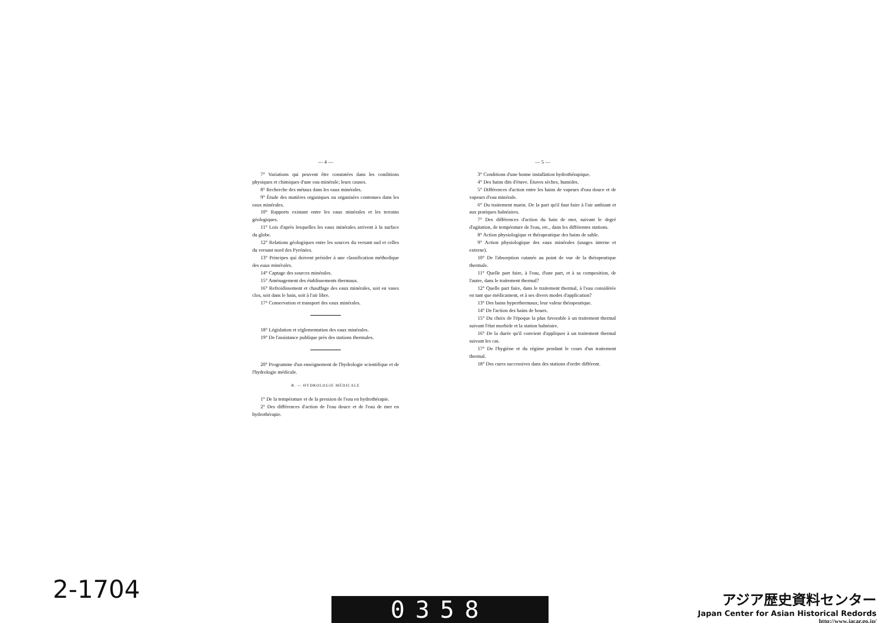— 4 —
7° Variations qui peuvent être constatées dans les conditions physiques et chimiques d'une eau minérale; leurs causes.
8° Recherche des métaux dans les eaux minérales.
9° Étude des matières organiques ou organisées contenues dans les eaux minérales.
10° Rapports existant entre les eaux minérales et les terrains géologiques.
11° Lois d'après lesquelles les eaux minérales arrivent à la surface du globe.
12° Relations géologiques entre les sources du versant sud et celles du versant nord des Pyrénées.
13° Principes qui doivent présider à une classification méthodique des eaux minérales.
14° Captage des sources minérales.
15° Aménagement des établissements thermaux.
16° Refroidissement et chauffage des eaux minérales, soit en vases clos, soit dans le bain, soit à l'air libre.
17° Conservation et transport des eaux minérales.
18° Législation et réglementation des eaux minérales.
19° De l'assistance publique près des stations thermales.
20° Programme d'un enseignement de l'hydrologie scientifique et de l'hydrologie médicale.
B. — HYDROLOGIE MÉDICALE
1° De la température et de la pression de l'eau en hydrothérapie.
2° Des différences d'action de l'eau douce et de l'eau de mer en hydrothérapie.
— 5 —
3° Conditions d'une bonne installation hydrothérapique.
4° Des bains dits d'étuve. Étuves sèches, humides.
5° Différences d'action entre les bains de vapeurs d'eau douce et de vapeurs d'eau minérale.
6° Du traitement marin. De la part qu'il faut faire à l'air ambiant et aux pratiques balnéaires.
7° Des différences d'action du bain de mer, suivant le degré d'agitation, de température de l'eau, etc., dans les différentes stations.
8° Action physiologique et thérapeutique des bains de sable.
9° Action physiologique des eaux minérales (usages interne et externe).
10° De l'absorption cutanée au point de vue de la thérapeutique thermale.
11° Quelle part faire, à l'eau, d'une part, et à sa composition, de l'autre, dans le traitement thermal?
12° Quelle part faire, dans le traitement thermal, à l'eau considérée en tant que médicament, et à ses divers modes d'application?
13° Des bains hyperthermaux; leur valeur thérapeutique.
14° De l'action des bains de boues.
15° Du choix de l'époque la plus favorable à un traitement thermal suivant l'état morbide et la station balnéaire.
16° De la durée qu'il convient d'appliquer à un traitement thermal suivant les cas.
17° De l'hygiène et du régime pendant le cours d'un traitement thermal.
18° Des cures successives dans des stations d'ordre différent.
2-1704
0358
アジア歴史資料センター
Japan Center for Asian Historical Redords
http://www.jacar.go.jp/